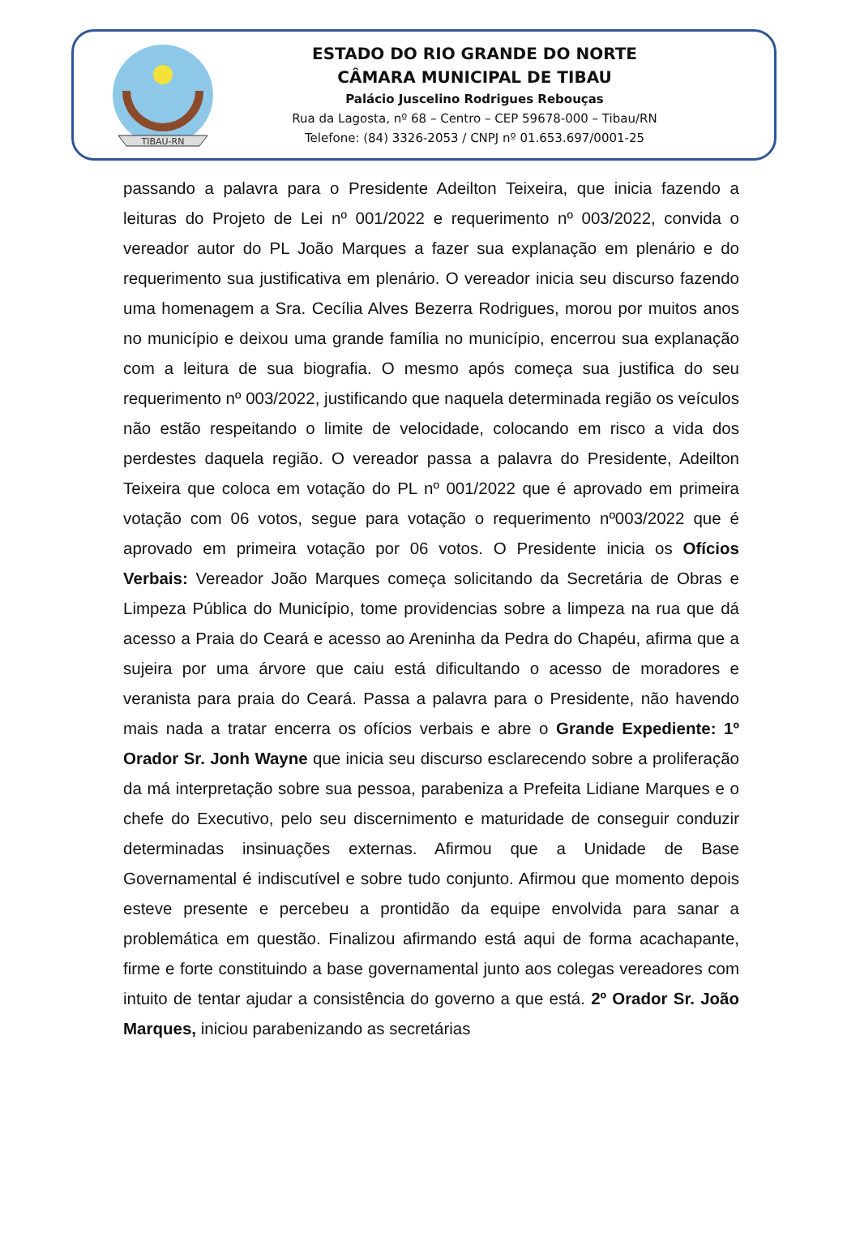TIBAU-RN
ESTADO DO RIO GRANDE DO NORTE
CÂMARA MUNICIPAL DE TIBAU
Palácio Juscelino Rodrigues Rebouças
Rua da Lagosta, nº 68 – Centro – CEP 59678-000 – Tibau/RN
Telefone: (84) 3326-2053 / CNPJ nº 01.653.697/0001-25
passando a palavra para o Presidente Adeilton Teixeira, que inicia fazendo a leituras do Projeto de Lei nº 001/2022 e requerimento nº 003/2022, convida o vereador autor do PL João Marques a fazer sua explanação em plenário e do requerimento sua justificativa em plenário. O vereador inicia seu discurso fazendo uma homenagem a Sra. Cecília Alves Bezerra Rodrigues, morou por muitos anos no município e deixou uma grande família no município, encerrou sua explanação com a leitura de sua biografia. O mesmo após começa sua justifica do seu requerimento nº 003/2022, justificando que naquela determinada região os veículos não estão respeitando o limite de velocidade, colocando em risco a vida dos perdestes daquela região. O vereador passa a palavra do Presidente, Adeilton Teixeira que coloca em votação do PL nº 001/2022 que é aprovado em primeira votação com 06 votos, segue para votação o requerimento nº003/2022 que é aprovado em primeira votação por 06 votos. O Presidente inicia os Ofícios Verbais: Vereador João Marques começa solicitando da Secretária de Obras e Limpeza Pública do Município, tome providencias sobre a limpeza na rua que dá acesso a Praia do Ceará e acesso ao Areninha da Pedra do Chapéu, afirma que a sujeira por uma árvore que caiu está dificultando o acesso de moradores e veranista para praia do Ceará. Passa a palavra para o Presidente, não havendo mais nada a tratar encerra os ofícios verbais e abre o Grande Expediente: 1º Orador Sr. Jonh Wayne que inicia seu discurso esclarecendo sobre a proliferação da má interpretação sobre sua pessoa, parabeniza a Prefeita Lidiane Marques e o chefe do Executivo, pelo seu discernimento e maturidade de conseguir conduzir determinadas insinuações externas. Afirmou que a Unidade de Base Governamental é indiscutível e sobre tudo conjunto. Afirmou que momento depois esteve presente e percebeu a prontidão da equipe envolvida para sanar a problemática em questão. Finalizou afirmando está aqui de forma acachapante, firme e forte constituindo a base governamental junto aos colegas vereadores com intuito de tentar ajudar a consistência do governo a que está. 2º Orador Sr. João Marques, iniciou parabenizando as secretárias